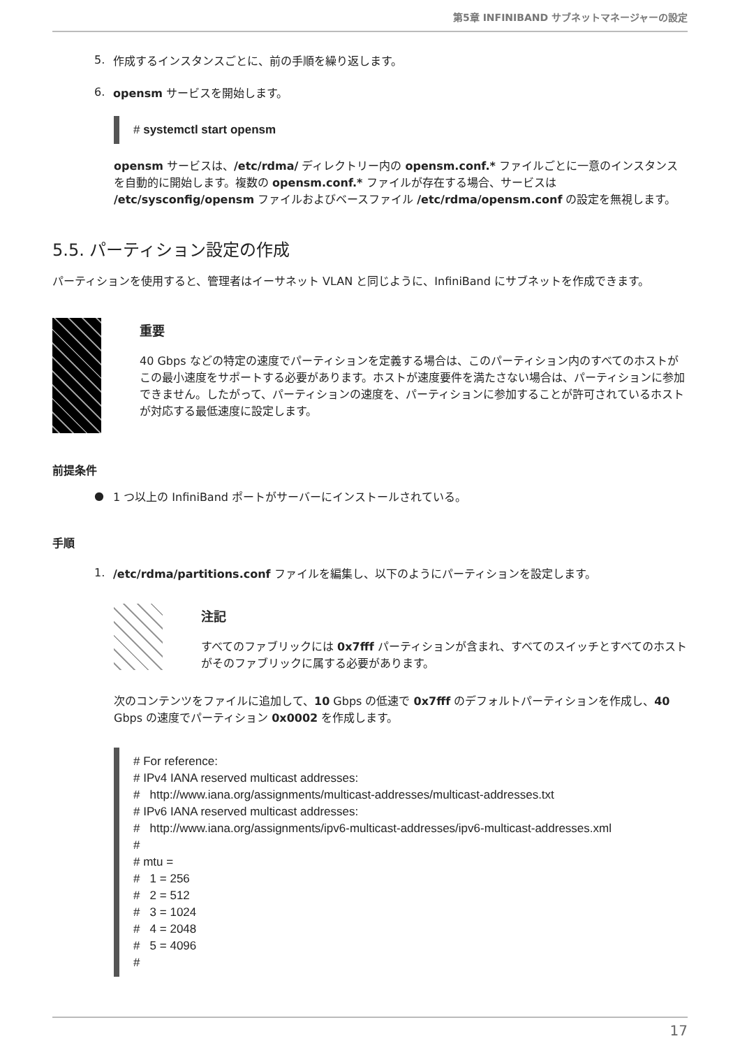第5章 INFINIBAND サブネットマネージャーの設定
5.
作成するインスタンスごとに、前の手順を繰り返します。
6.
opensm サービスを開始します。
# systemctl start opensm
opensm サービスは、/etc/rdma/ ディレクトリー内の opensm.conf.* ファイルごとに一意のインスタンスを自動的に開始します。複数の opensm.conf.* ファイルが存在する場合、サービスは /etc/sysconfig/opensm ファイルおよびベースファイル /etc/rdma/opensm.conf の設定を無視します。
5.5. パーティション設定の作成
パーティションを使用すると、管理者はイーサネット VLAN と同じように、InfiniBand にサブネットを作成できます。
重要
40 Gbps などの特定の速度でパーティションを定義する場合は、このパーティション内のすべてのホストがこの最小速度をサポートする必要があります。ホストが速度要件を満たさない場合は、パーティションに参加できません。したがって、パーティションの速度を、パーティションに参加することが許可されているホストが対応する最低速度に設定します。
前提条件
●
1 つ以上の InfiniBand ポートがサーバーにインストールされている。
手順
1.
/etc/rdma/partitions.conf ファイルを編集し、以下のようにパーティションを設定します。
注記
すべてのファブリックには 0x7fff パーティションが含まれ、すべてのスイッチとすべてのホストがそのファブリックに属する必要があります。
次のコンテンツをファイルに追加して、10 Gbps の低速で 0x7fff のデフォルトパーティションを作成し、40 Gbps の速度でパーティション 0x0002 を作成します。
# For reference: # IPv4 IANA reserved multicast addresses: # http://www.iana.org/assignments/multicast-addresses/multicast-addresses.txt # IPv6 IANA reserved multicast addresses: # http://www.iana.org/assignments/ipv6-multicast-addresses/ipv6-multicast-addresses.xml # # mtu = # 1 = 256 # 2 = 512 # 3 = 1024 # 4 = 2048 # 5 = 4096 #
17